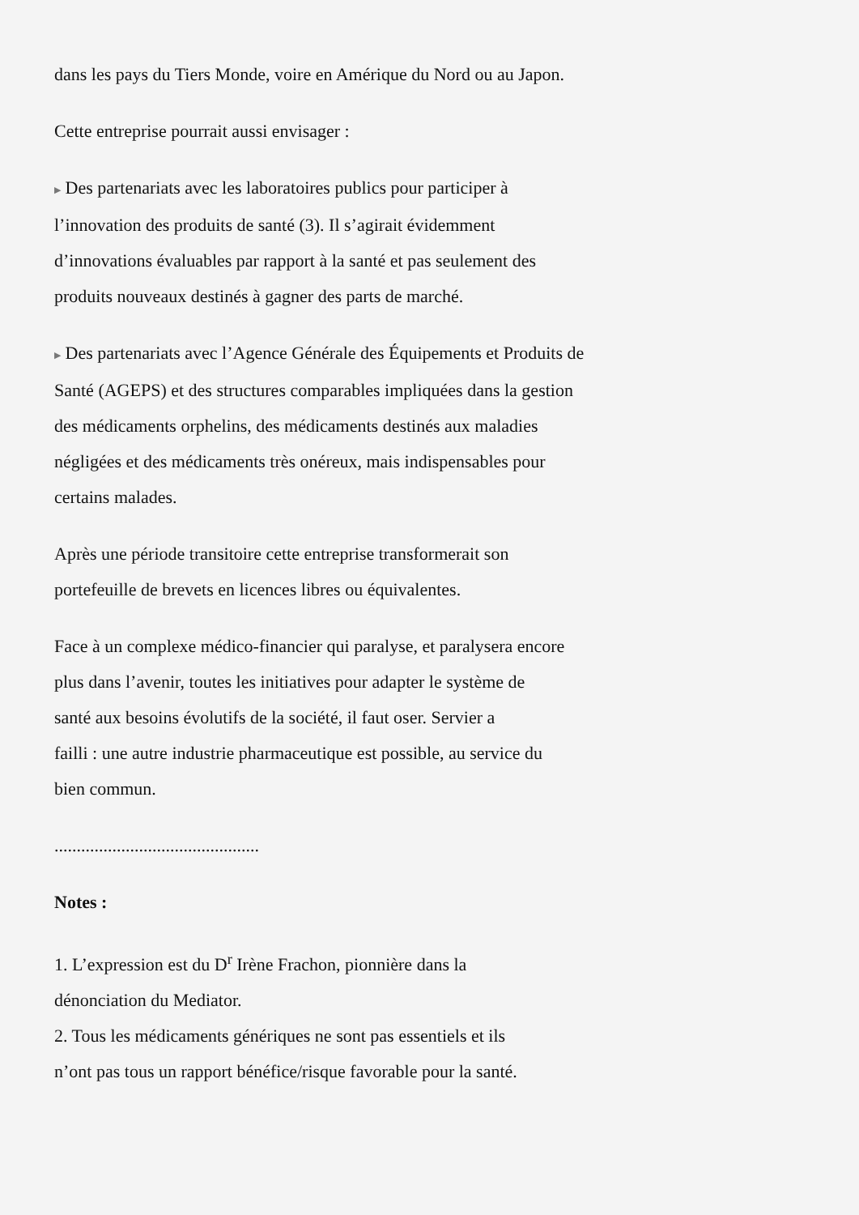dans les pays du Tiers Monde, voire en Amérique du Nord ou au Japon.
Cette entreprise pourrait aussi envisager :
▶ Des partenariats avec les laboratoires publics pour participer à
l’innovation des produits de santé (3). Il s’agirait évidemment
d’innovations évaluables par rapport à la santé et pas seulement des
produits nouveaux destinés à gagner des parts de marché.
▶ Des partenariats avec l’Agence Générale des Équipements et Produits de
Santé (AGEPS) et des structures comparables impliquées dans la gestion
des médicaments orphelins, des médicaments destinés aux maladies
négligées et des médicaments très onéreux, mais indispensables pour
certains malades.
Après une période transitoire cette entreprise transformerait son
portefeuille de brevets en licences libres ou équivalentes.
Face à un complexe médico-financier qui paralyse, et paralysera encore
plus dans l’avenir, toutes les initiatives pour adapter le système de
santé aux besoins évolutifs de la société, il faut oser. Servier a
failli : une autre industrie pharmaceutique est possible, au service du
bien commun.
..............................................
Notes :
1. L’expression est du D<sup>r</sup> Irène Frachon, pionnière dans la
dénonciation du Mediator.
2. Tous les médicaments génériques ne sont pas essentiels et ils
n’ont pas tous un rapport bénéfice/risque favorable pour la santé.